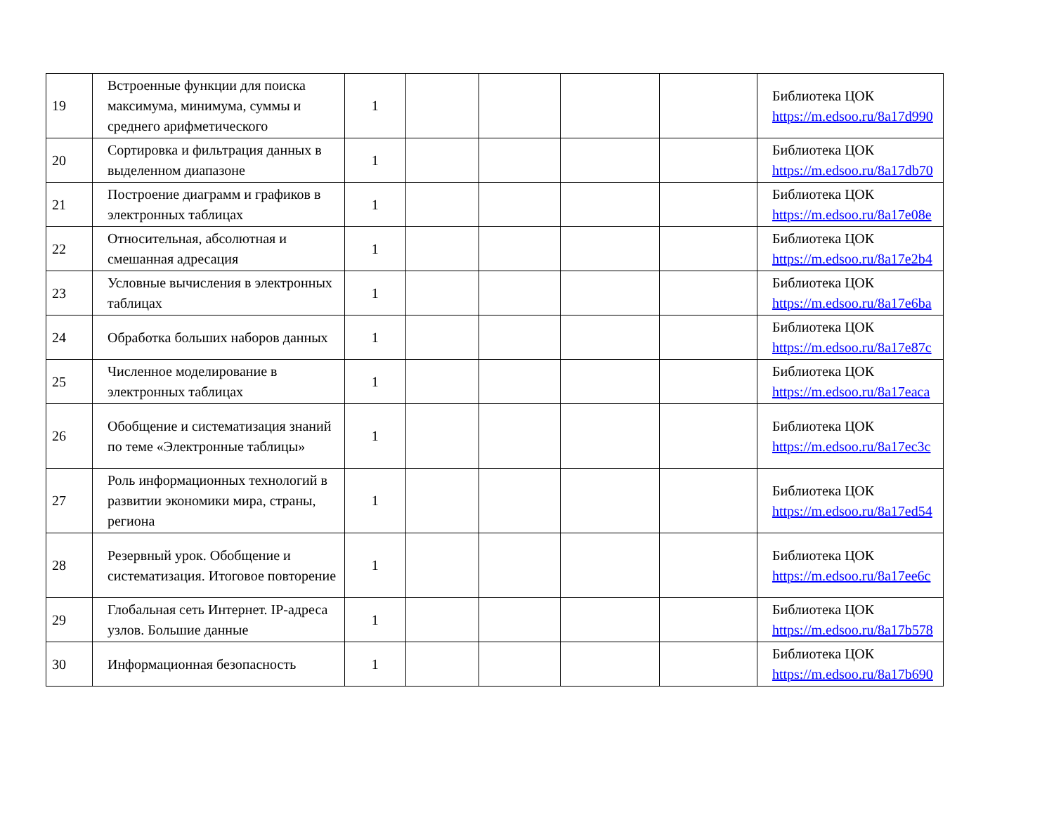| 19 | Встроенные функции для поиска максимума, минимума, суммы и среднего арифметического | 1 | | | | | Библиотека ЦОК https://m.edsoo.ru/8a17d990 |
| 20 | Сортировка и фильтрация данных в выделенном диапазоне | 1 | | | | | Библиотека ЦОК https://m.edsoo.ru/8a17db70 |
| 21 | Построение диаграмм и графиков в электронных таблицах | 1 | | | | | Библиотека ЦОК https://m.edsoo.ru/8a17e08e |
| 22 | Относительная, абсолютная и смешанная адресация | 1 | | | | | Библиотека ЦОК https://m.edsoo.ru/8a17e2b4 |
| 23 | Условные вычисления в электронных таблицах | 1 | | | | | Библиотека ЦОК https://m.edsoo.ru/8a17e6ba |
| 24 | Обработка больших наборов данных | 1 | | | | | Библиотека ЦОК https://m.edsoo.ru/8a17e87c |
| 25 | Численное моделирование в электронных таблицах | 1 | | | | | Библиотека ЦОК https://m.edsoo.ru/8a17eaca |
| 26 | Обобщение и систематизация знаний по теме «Электронные таблицы» | 1 | | | | | Библиотека ЦОК https://m.edsoo.ru/8a17ec3c |
| 27 | Роль информационных технологий в развитии экономики мира, страны, региона | 1 | | | | | Библиотека ЦОК https://m.edsoo.ru/8a17ed54 |
| 28 | Резервный урок. Обобщение и систематизация. Итоговое повторение | 1 | | | | | Библиотека ЦОК https://m.edsoo.ru/8a17ee6c |
| 29 | Глобальная сеть Интернет. IP-адреса узлов. Большие данные | 1 | | | | | Библиотека ЦОК https://m.edsoo.ru/8a17b578 |
| 30 | Информационная безопасность | 1 | | | | | Библиотека ЦОК https://m.edsoo.ru/8a17b690 |